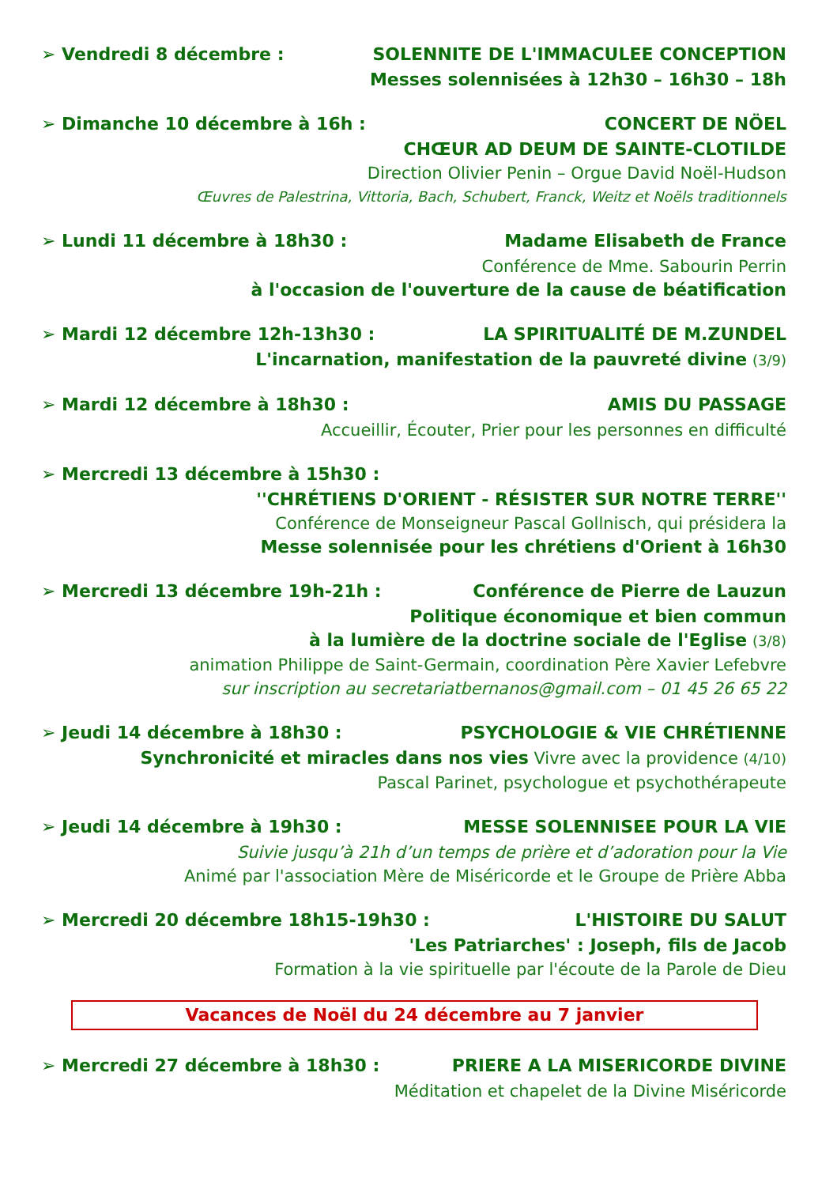➢ Vendredi 8 décembre : SOLENNITE DE L'IMMACULEE CONCEPTION
Messes solennisées à 12h30 – 16h30 – 18h
➢ Dimanche 10 décembre à 16h : CONCERT DE NÖEL
CHŒUR AD DEUM DE SAINTE-CLOTILDE
Direction Olivier Penin – Orgue David Noël-Hudson
Œuvres de Palestrina, Vittoria, Bach, Schubert, Franck, Weitz et Noëls traditionnels
➢ Lundi 11 décembre à 18h30 : Madame Elisabeth de France
Conférence de Mme. Sabourin Perrin
à l'occasion de l'ouverture de la cause de béatification
➢ Mardi 12 décembre 12h-13h30 : LA SPIRITUALITÉ DE M.ZUNDEL
L'incarnation, manifestation de la pauvreté divine (3/9)
➢ Mardi 12 décembre à 18h30 : AMIS DU PASSAGE
Accueillir, Écouter, Prier pour les personnes en difficulté
➢ Mercredi 13 décembre à 15h30 :
''CHRÉTIENS D'ORIENT - RÉSISTER SUR NOTRE TERRE''
Conférence de Monseigneur Pascal Gollnisch, qui présidera la
Messe solennisée pour les chrétiens d'Orient à 16h30
➢ Mercredi 13 décembre 19h-21h : Conférence de Pierre de Lauzun
Politique économique et bien commun
à la lumière de la doctrine sociale de l'Eglise (3/8)
animation Philippe de Saint-Germain, coordination Père Xavier Lefebvre
sur inscription au secretariatbernanos@gmail.com – 01 45 26 65 22
➢ Jeudi 14 décembre à 18h30 : PSYCHOLOGIE & VIE CHRÉTIENNE
Synchronicité et miracles dans nos vies Vivre avec la providence (4/10)
Pascal Parinet, psychologue et psychothérapeute
➢ Jeudi 14 décembre à 19h30 : MESSE SOLENNISEE POUR LA VIE
Suivie jusqu’à 21h d’un temps de prière et d’adoration pour la Vie
Animé par l'association Mère de Miséricorde et le Groupe de Prière Abba
➢ Mercredi 20 décembre 18h15-19h30 : L'HISTOIRE DU SALUT
'Les Patriarches' : Joseph, fils de Jacob
Formation à la vie spirituelle par l'écoute de la Parole de Dieu
Vacances de Noël du 24 décembre au 7 janvier
➢ Mercredi 27 décembre à 18h30 : PRIERE A LA MISERICORDE DIVINE
Méditation et chapelet de la Divine Miséricorde